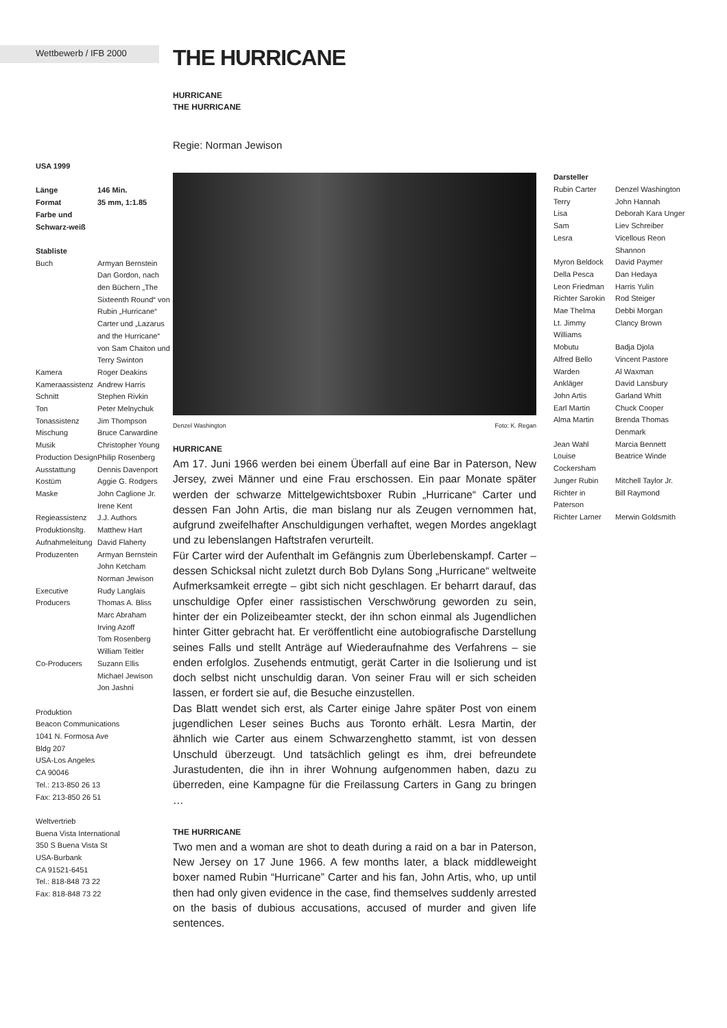Wettbewerb / IFB 2000
THE HURRICANE
HURRICANE
THE HURRICANE
Regie: Norman Jewison
USA 1999
| Länge | 146 Min. |
| Format | 35 mm, 1:1.85 |
| Farbe und Schwarz-weiß | |
Stabliste
| Buch | Armyan Bernstein Dan Gordon, nach den Büchern „The Sixteenth Round“ von Rubin „Hurricane“ Carter und „Lazarus and the Hurricane“ von Sam Chaiton und Terry Swinton |
| Kamera | Roger Deakins |
| Kameraassistenz | Andrew Harris |
| Schnitt | Stephen Rivkin |
| Ton | Peter Melnychuk |
| Tonassistenz | Jim Thompson |
| Mischung | Bruce Carwardine |
| Musik | Christopher Young |
| Production Design | Philip Rosenberg |
| Ausstattung | Dennis Davenport |
| Kostüm | Aggie G. Rodgers |
| Maske | John Caglione Jr. Irene Kent |
| Regieassistenz | J.J. Authors |
| Produktionsltg. | Matthew Hart |
| Aufnahmeleitung | David Flaherty |
| Produzenten | Armyan Bernstein John Ketcham Norman Jewison |
| Executive Producers | Rudy Langlais Thomas A. Bliss Marc Abraham Irving Azoff Tom Rosenberg William Teitler |
| Co-Producers | Suzann Ellis Michael Jewison Jon Jashni |
Produktion
Beacon Communications
1041 N. Formosa Ave
Bldg 207
USA-Los Angeles
CA 90046
Tel.: 213-850 26 13
Fax: 213-850 26 51
Weltvertrieb
Buena Vista International
350 S Buena Vista St
USA-Burbank
CA 91521-6451
Tel.: 818-848 73 22
Fax: 818-848 73 22
Denzel Washington Foto: K. Regan
HURRICANE
Am 17. Juni 1966 werden bei einem Überfall auf eine Bar in Paterson, New Jersey, zwei Männer und eine Frau erschossen. Ein paar Monate später werden der schwarze Mittelgewichtsboxer Rubin „Hurricane“ Carter und dessen Fan John Artis, die man bislang nur als Zeugen vernommen hat, aufgrund zweifelhafter Anschuldigungen verhaftet, wegen Mordes angeklagt und zu lebenslangen Haftstrafen verurteilt.
Für Carter wird der Aufenthalt im Gefängnis zum Überlebenskampf. Carter – dessen Schicksal nicht zuletzt durch Bob Dylans Song „Hurricane“ weltweite Aufmerksamkeit erregte – gibt sich nicht geschlagen. Er beharrt darauf, das unschuldige Opfer einer rassistischen Verschwörung geworden zu sein, hinter der ein Polizeibeamter steckt, der ihn schon einmal als Jugendlichen hinter Gitter gebracht hat. Er veröffentlicht eine autobiografische Darstellung seines Falls und stellt Anträge auf Wiederaufnahme des Verfahrens – sie enden erfolglos. Zusehends entmutigt, gerät Carter in die Isolierung und ist doch selbst nicht unschuldig daran. Von seiner Frau will er sich scheiden lassen, er fordert sie auf, die Besuche einzustellen.
Das Blatt wendet sich erst, als Carter einige Jahre später Post von einem jugendlichen Leser seines Buchs aus Toronto erhält. Lesra Martin, der ähnlich wie Carter aus einem Schwarzenghetto stammt, ist von dessen Unschuld überzeugt. Und tatsächlich gelingt es ihm, drei befreundete Jurastudenten, die ihn in ihrer Wohnung aufgenommen haben, dazu zu überreden, eine Kampagne für die Freilassung Carters in Gang zu bringen …
THE HURRICANE
Two men and a woman are shot to death during a raid on a bar in Paterson, New Jersey on 17 June 1966. A few months later, a black middleweight boxer named Rubin “Hurricane” Carter and his fan, John Artis, who, up until then had only given evidence in the case, find themselves suddenly arrested on the basis of dubious accusations, accused of murder and given life sentences.
Darsteller
| Rubin Carter | Denzel Washington |
| Terry | John Hannah |
| Lisa | Deborah Kara Unger |
| Sam | Liev Schreiber |
| Lesra | Vicellous Reon Shannon |
| Myron Beldock | David Paymer |
| Della Pesca | Dan Hedaya |
| Leon Friedman | Harris Yulin |
| Richter Sarokin | Rod Steiger |
| Mae Thelma | Debbi Morgan |
| Lt. Jimmy Williams | Clancy Brown |
| Mobutu | Badja Djola |
| Alfred Bello | Vincent Pastore |
| Warden | Al Waxman |
| Ankläger | David Lansbury |
| John Artis | Garland Whitt |
| Earl Martin | Chuck Cooper |
| Alma Martin | Brenda Thomas Denmark |
| Jean Wahl | Marcia Bennett |
| Louise Cockersham | Beatrice Winde |
| Junger Rubin | Mitchell Taylor Jr. |
| Richter in Paterson | Bill Raymond |
| Richter Larner | Merwin Goldsmith |